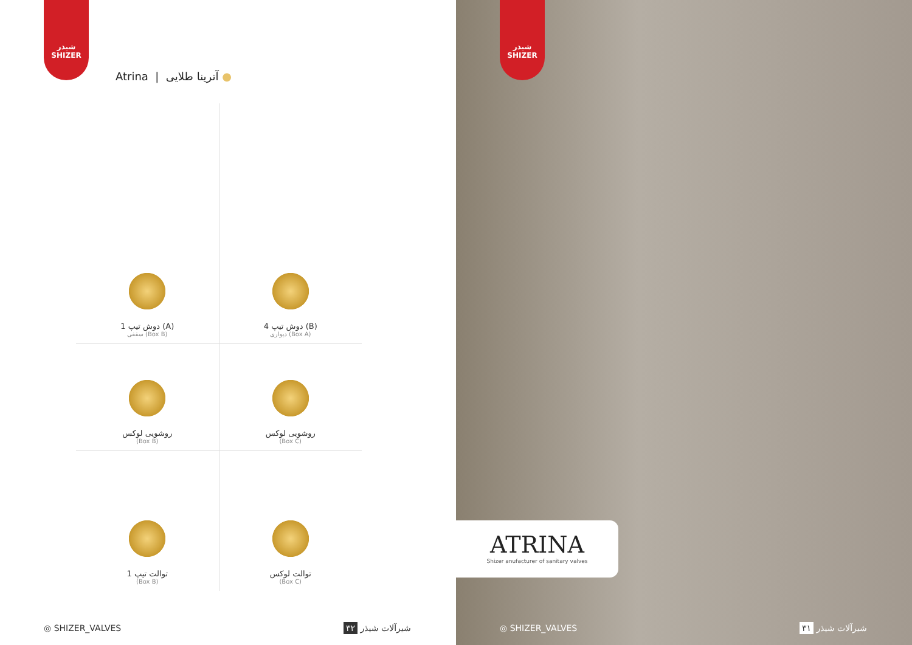شیذر
SHIZER
Atrina | آترینا طلایی ●
دوش تیپ 1 (A)
سقفی (Box B)
دوش تیپ 4 (B)
دیواری (Box A)
روشویی لوکس
(Box B)
روشویی لوکس
(Box C)
توالت تیپ 1
(Box B)
توالت لوکس
(Box C)
◎ SHIZER_VALVES شیرآلات شیذر ۳۲
شیذر
SHIZER
ATRINA
Shizer anufacturer of sanitary valves
◎ SHIZER_VALVES شیرآلات شیذر ۳۱